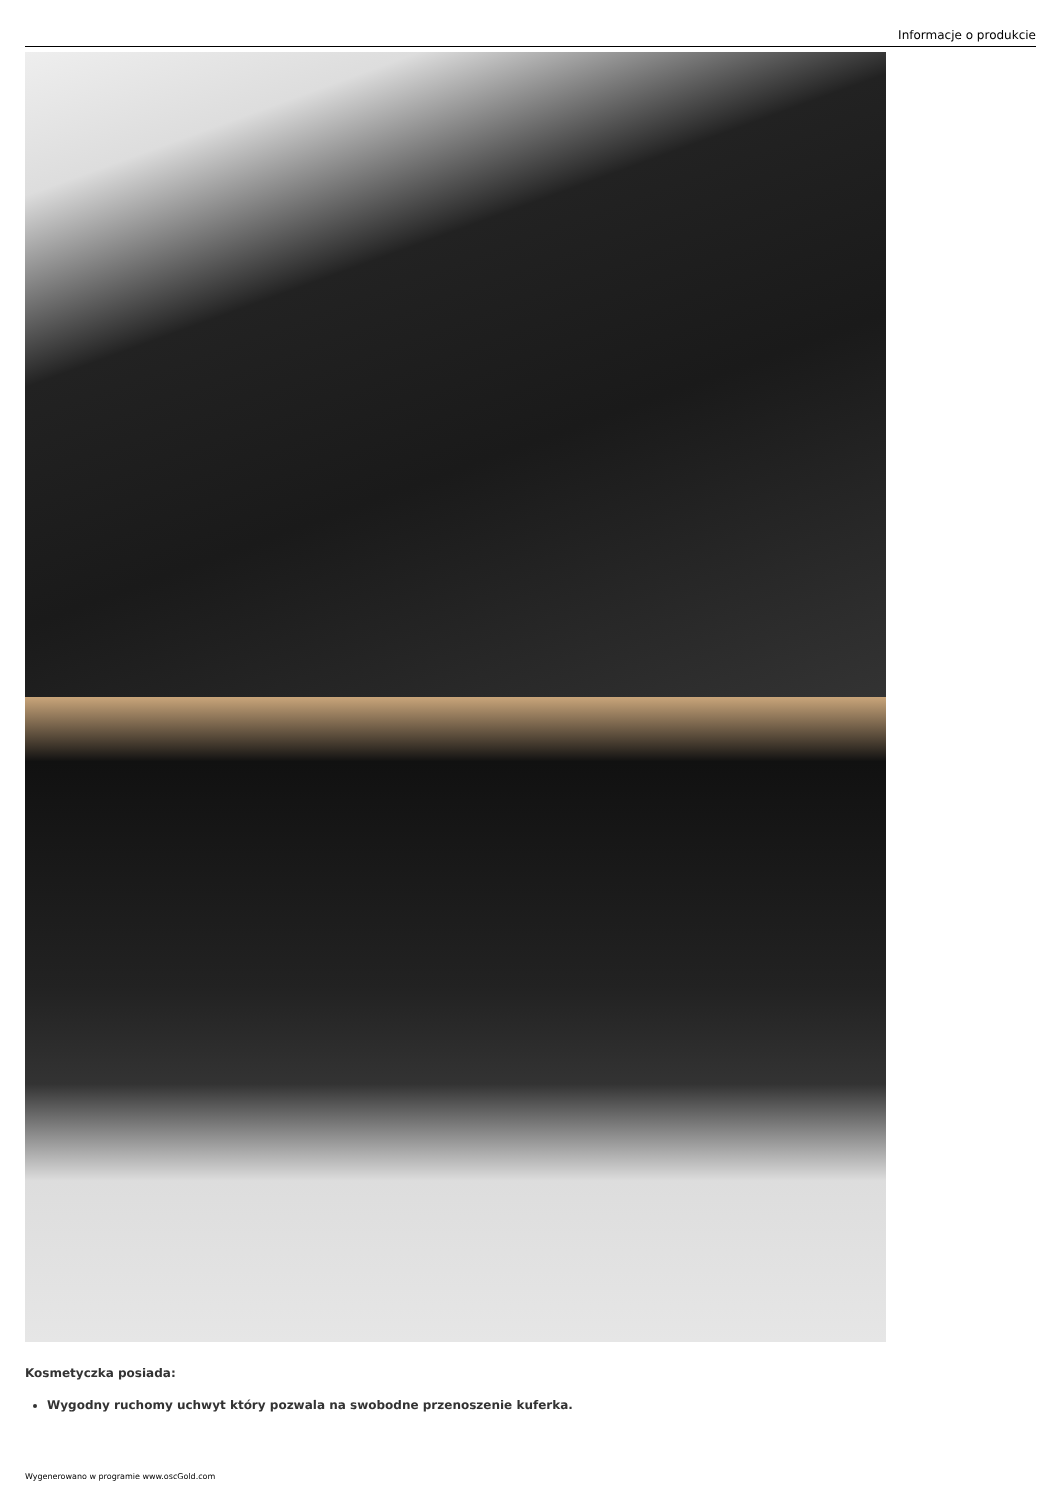Informacje o produkcie
Kosmetyczka posiada:
Wygodny ruchomy uchwyt który pozwala na swobodne przenoszenie kuferka.
Wygenerowano w programie www.oscGold.com